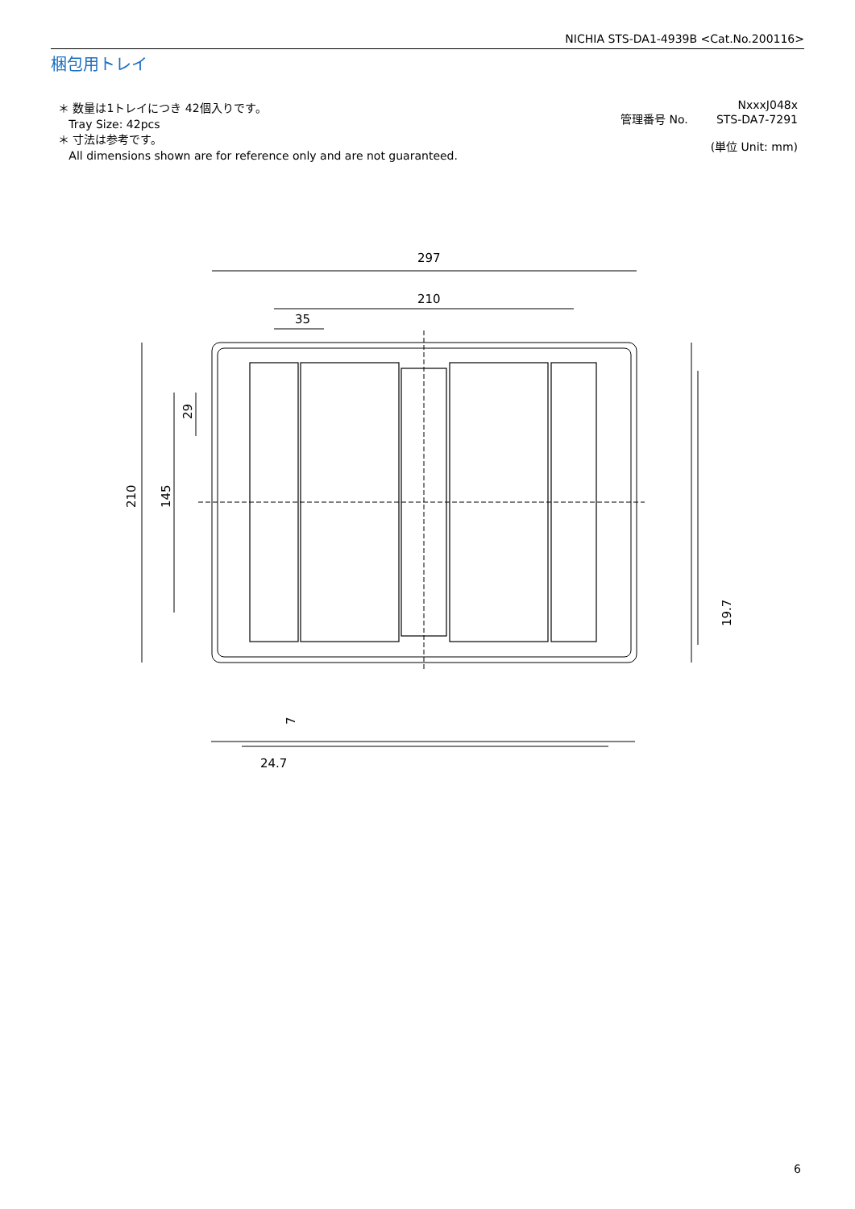NICHIA STS-DA1-4939B <Cat.No.200116>
梱包用トレイ
＊ 数量は1トレイにつき 42個入りです。
Tray Size: 42pcs
＊ 寸法は参考です。
All dimensions shown are for reference only and are not guaranteed.
NxxxJ048x
管理番号 No. STS-DA7-7291
(単位 Unit: mm)
297
210
35
210
145
29
19.7
7
24.7
6